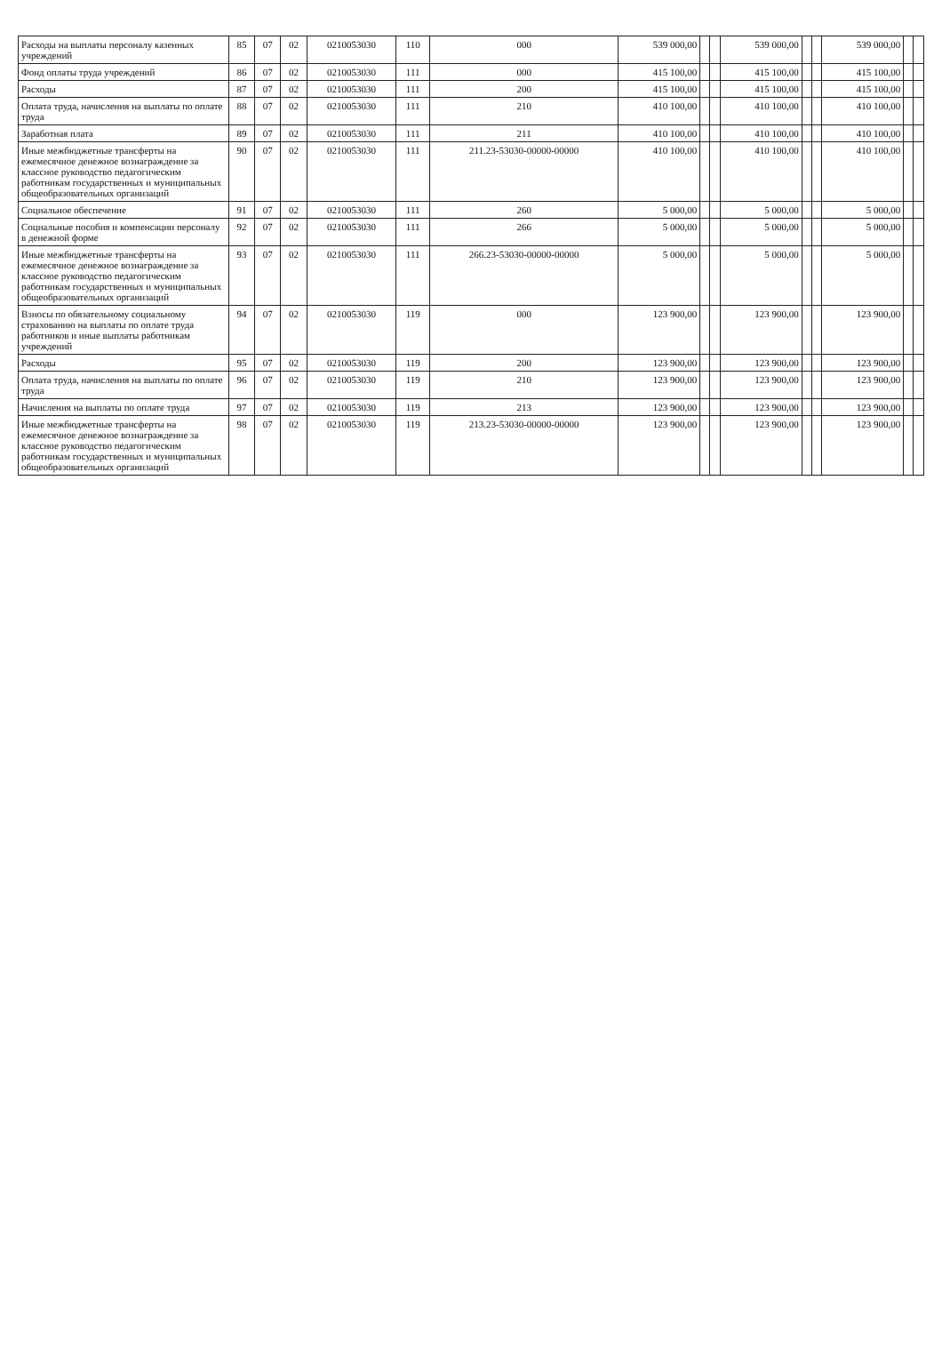| Расходы на выплаты персоналу казенных учреждений | 85 | 07 | 02 | 0210053030 | 110 | 000 | 539 000,00 | | | 539 000,00 | | | 539 000,00 | | |
| Фонд оплаты труда учреждений | 86 | 07 | 02 | 0210053030 | 111 | 000 | 415 100,00 | | | 415 100,00 | | | 415 100,00 | | |
| Расходы | 87 | 07 | 02 | 0210053030 | 111 | 200 | 415 100,00 | | | 415 100,00 | | | 415 100,00 | | |
| Оплата труда, начисления на выплаты по оплате труда | 88 | 07 | 02 | 0210053030 | 111 | 210 | 410 100,00 | | | 410 100,00 | | | 410 100,00 | | |
| Заработная плата | 89 | 07 | 02 | 0210053030 | 111 | 211 | 410 100,00 | | | 410 100,00 | | | 410 100,00 | | |
| Иные межбюджетные трансферты на ежемесячное денежное вознаграждение за классное руководство педагогическим работникам государственных и муниципальных общеобразовательных организаций | 90 | 07 | 02 | 0210053030 | 111 | 211.23-53030-00000-00000 | 410 100,00 | | | 410 100,00 | | | 410 100,00 | | |
| Социальное обеспечение | 91 | 07 | 02 | 0210053030 | 111 | 260 | 5 000,00 | | | 5 000,00 | | | 5 000,00 | | |
| Социальные пособия и компенсации персоналу в денежной форме | 92 | 07 | 02 | 0210053030 | 111 | 266 | 5 000,00 | | | 5 000,00 | | | 5 000,00 | | |
| Иные межбюджетные трансферты на ежемесячное денежное вознаграждение за классное руководство педагогическим работникам государственных и муниципальных общеобразовательных организаций | 93 | 07 | 02 | 0210053030 | 111 | 266.23-53030-00000-00000 | 5 000,00 | | | 5 000,00 | | | 5 000,00 | | |
| Взносы по обязательному социальному страхованию на выплаты по оплате труда работников и иные выплаты работникам учреждений | 94 | 07 | 02 | 0210053030 | 119 | 000 | 123 900,00 | | | 123 900,00 | | | 123 900,00 | | |
| Расходы | 95 | 07 | 02 | 0210053030 | 119 | 200 | 123 900,00 | | | 123 900,00 | | | 123 900,00 | | |
| Оплата труда, начисления на выплаты по оплате труда | 96 | 07 | 02 | 0210053030 | 119 | 210 | 123 900,00 | | | 123 900,00 | | | 123 900,00 | | |
| Начисления на выплаты по оплате труда | 97 | 07 | 02 | 0210053030 | 119 | 213 | 123 900,00 | | | 123 900,00 | | | 123 900,00 | | |
| Иные межбюджетные трансферты на ежемесячное денежное вознаграждение за классное руководство педагогическим работникам государственных и муниципальных общеобразовательных организаций | 98 | 07 | 02 | 0210053030 | 119 | 213.23-53030-00000-00000 | 123 900,00 | | | 123 900,00 | | | 123 900,00 | | |